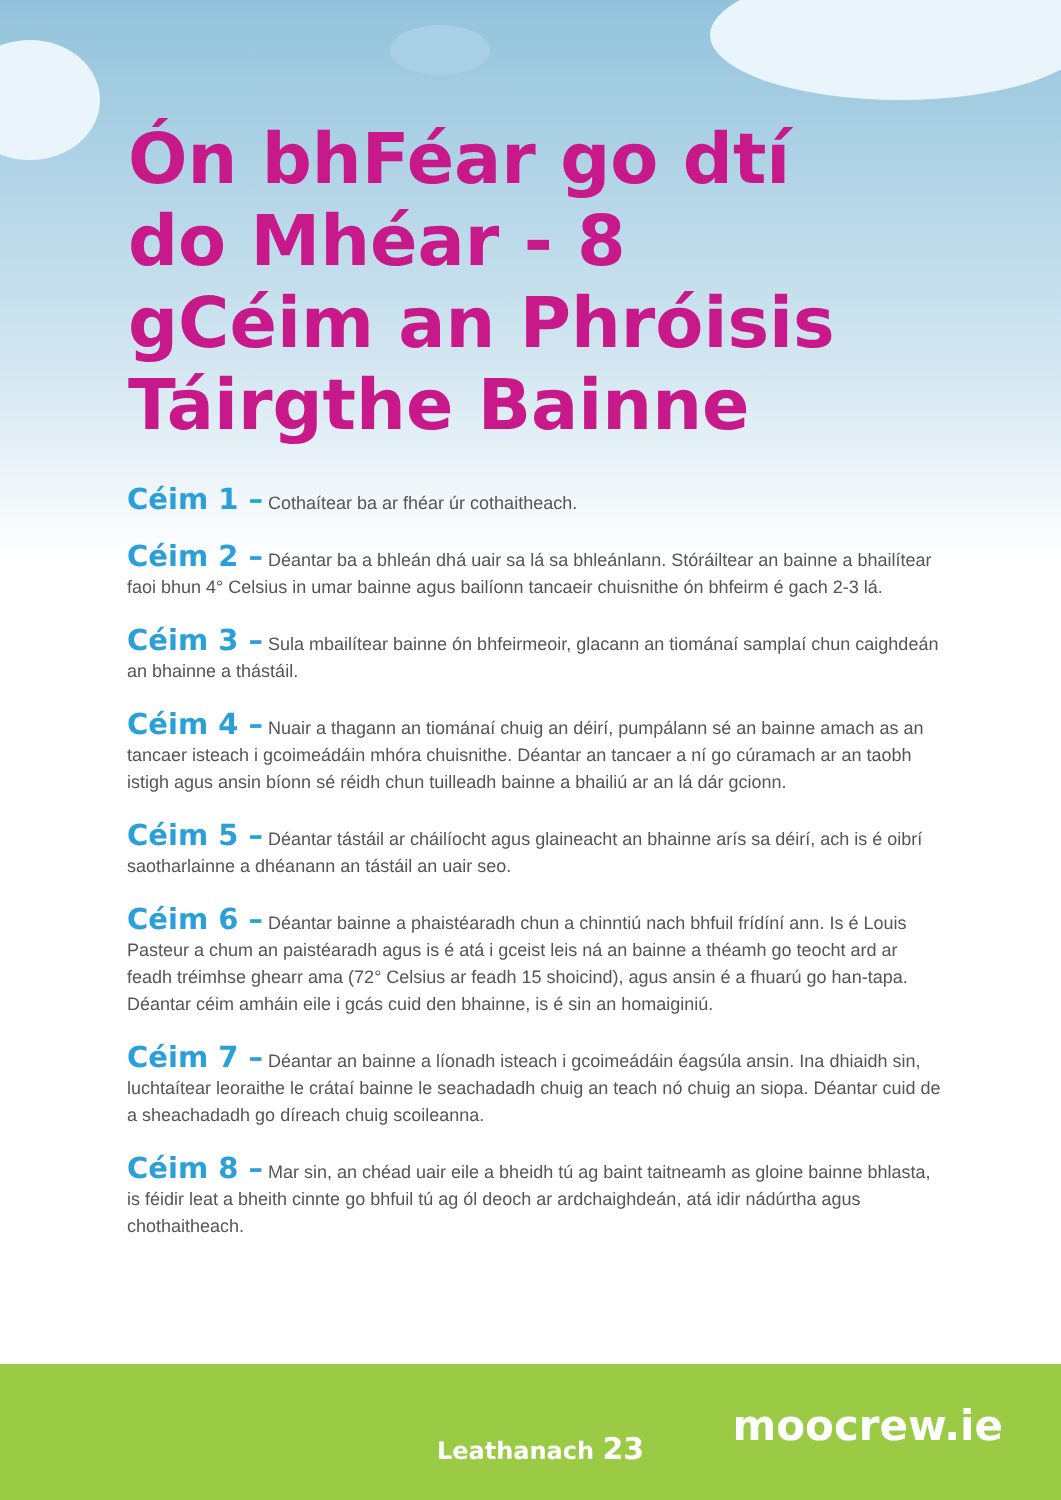Ón bhFéar go dtí do Mhéar - 8 gCéim an Phróisis Táirgthe Bainne
Céim 1 – Cothaítear ba ar fhéar úr cothaitheach.
Céim 2 – Déantar ba a bhleán dhá uair sa lá sa bhleánlann. Stóráiltear an bainne a bhailítear faoi bhun 4° Celsius in umar bainne agus bailíonn tancaeir chuisnithe ón bhfeirm é gach 2-3 lá.
Céim 3 – Sula mbailítear bainne ón bhfeirmeoir, glacann an tiománaí samplaí chun caighdeán an bhainne a thástáil.
Céim 4 – Nuair a thagann an tiománaí chuig an déirí, pumpálann sé an bainne amach as an tancaer isteach i gcoimeádáin mhóra chuisnithe. Déantar an tancaer a ní go cúramach ar an taobh istigh agus ansin bíonn sé réidh chun tuilleadh bainne a bhailiú ar an lá dár gcionn.
Céim 5 – Déantar tástáil ar cháilíocht agus glaineacht an bhainne arís sa déirí, ach is é oibrí saotharlainne a dhéanann an tástáil an uair seo.
Céim 6 – Déantar bainne a phaistéaradh chun a chinntiú nach bhfuil frídíní ann. Is é Louis Pasteur a chum an paistéaradh agus is é atá i gceist leis ná an bainne a théamh go teocht ard ar feadh tréimhse ghearr ama (72° Celsius ar feadh 15 shoicind), agus ansin é a fhuarú go han-tapa. Déantar céim amháin eile i gcás cuid den bhainne, is é sin an homaiginiú.
Céim 7 – Déantar an bainne a líonadh isteach i gcoimeádáin éagsúla ansin. Ina dhiaidh sin, luchtaítear leoraithe le crátaí bainne le seachadadh chuig an teach nó chuig an siopa. Déantar cuid de a sheachadadh go díreach chuig scoileanna.
Céim 8 – Mar sin, an chéad uair eile a bheidh tú ag baint taitneamh as gloine bainne bhlasta, is féidir leat a bheith cinnte go bhfuil tú ag ól deoch ar ardchaighdeán, atá idir nádúrtha agus chothaitheach.
Leathanach 23
moocrew.ie